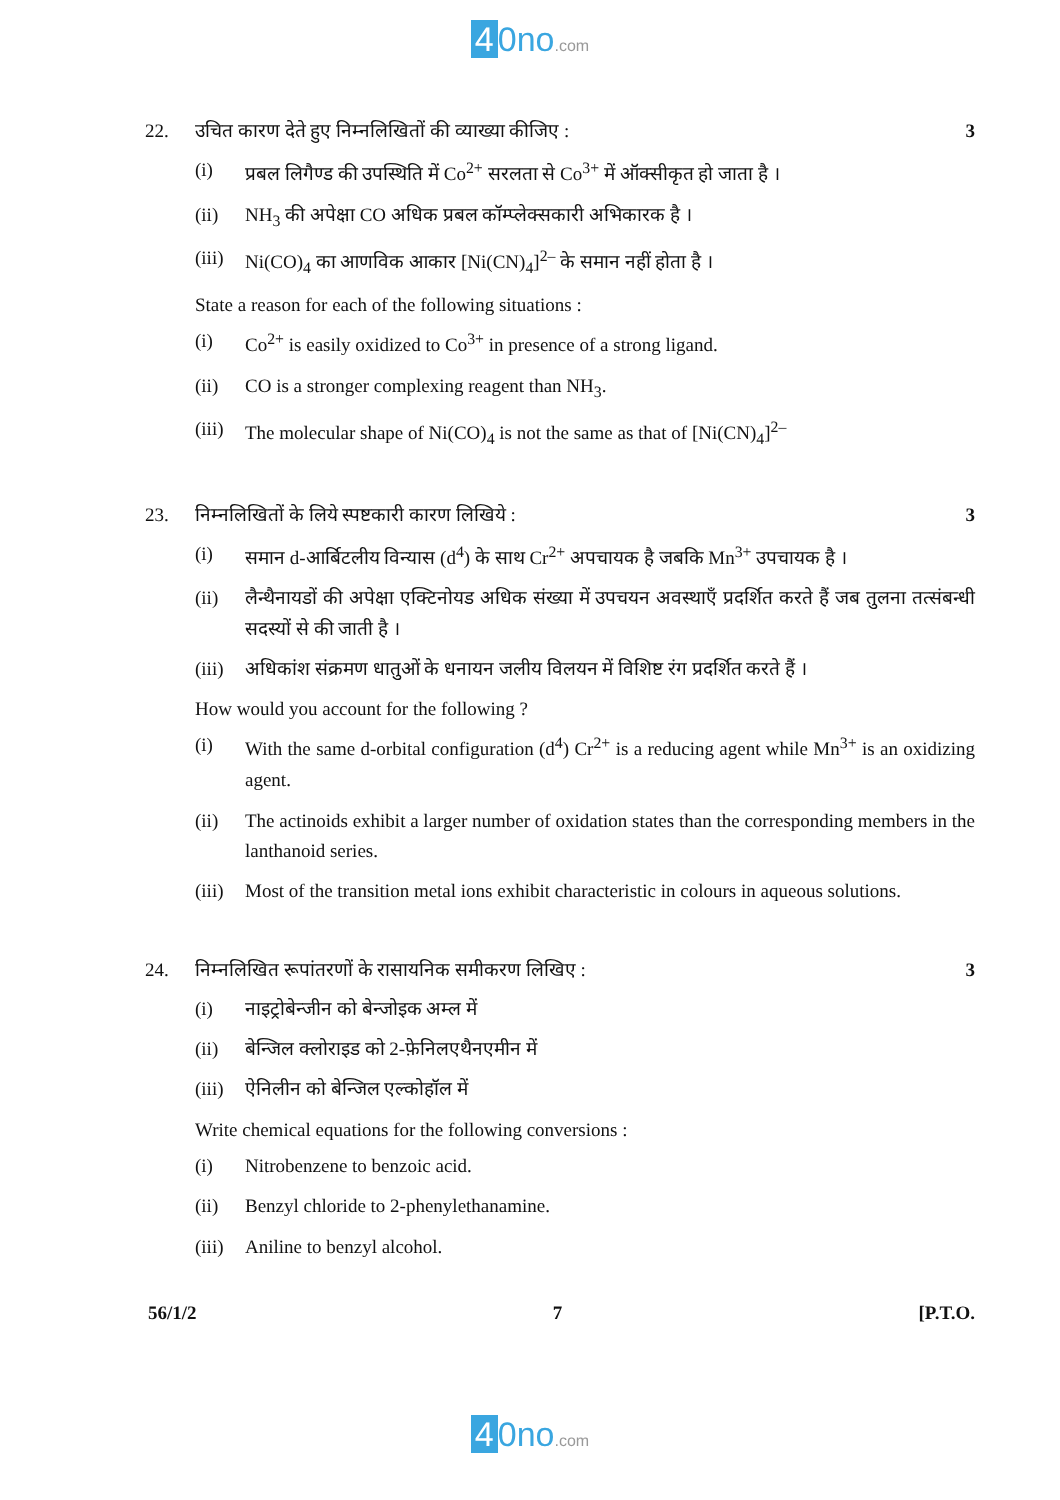4 0no.com
22. उचित कारण देते हुए निम्नलिखितों की व्याख्या कीजिए : 3
(i) प्रबल लिगैण्ड की उपस्थिति में Co<sup>2+</sup> सरलता से Co<sup>3+</sup> में ऑक्सीकृत हो जाता है ।
(ii) NH<sub>3</sub> की अपेक्षा CO अधिक प्रबल कॉम्प्लेक्सकारी अभिकारक है ।
(iii) Ni(CO)<sub>4</sub> का आणविक आकार [Ni(CN)<sub>4</sub>]<sup>2–</sup> के समान नहीं होता है ।
State a reason for each of the following situations :
(i) Co<sup>2+</sup> is easily oxidized to Co<sup>3+</sup> in presence of a strong ligand.
(ii) CO is a stronger complexing reagent than NH<sub>3</sub>.
(iii) The molecular shape of Ni(CO)<sub>4</sub> is not the same as that of [Ni(CN)<sub>4</sub>]<sup>2–</sup>
23. निम्नलिखितों के लिये स्पष्टकारी कारण लिखिये : 3
(i) समान d-आर्बिटलीय विन्यास (d<sup>4</sup>) के साथ Cr<sup>2+</sup> अपचायक है जबकि Mn<sup>3+</sup> उपचायक है ।
(ii) लैन्थैनायडों की अपेक्षा एक्टिनोयड अधिक संख्या में उपचयन अवस्थाएँ प्रदर्शित करते हैं जब तुलना तत्संबन्धी सदस्यों से की जाती है ।
(iii) अधिकांश संक्रमण धातुओं के धनायन जलीय विलयन में विशिष्ट रंग प्रदर्शित करते हैं ।
How would you account for the following ?
(i) With the same d-orbital configuration (d<sup>4</sup>) Cr<sup>2+</sup> is a reducing agent while Mn<sup>3+</sup> is an oxidizing agent.
(ii) The actinoids exhibit a larger number of oxidation states than the corresponding members in the lanthanoid series.
(iii) Most of the transition metal ions exhibit characteristic in colours in aqueous solutions.
24. निम्नलिखित रूपांतरणों के रासायनिक समीकरण लिखिए : 3
(i) नाइट्रोबेन्जीन को बेन्जोइक अम्ल में
(ii) बेन्जिल क्लोराइड को 2-फ़ेनिलएथैनएमीन में
(iii) ऐनिलीन को बेन्जिल एल्कोहॉल में
Write chemical equations for the following conversions :
(i) Nitrobenzene to benzoic acid.
(ii) Benzyl chloride to 2-phenylethanamine.
(iii) Aniline to benzyl alcohol.
56/1/2 7 [P.T.O.
4 0no.com